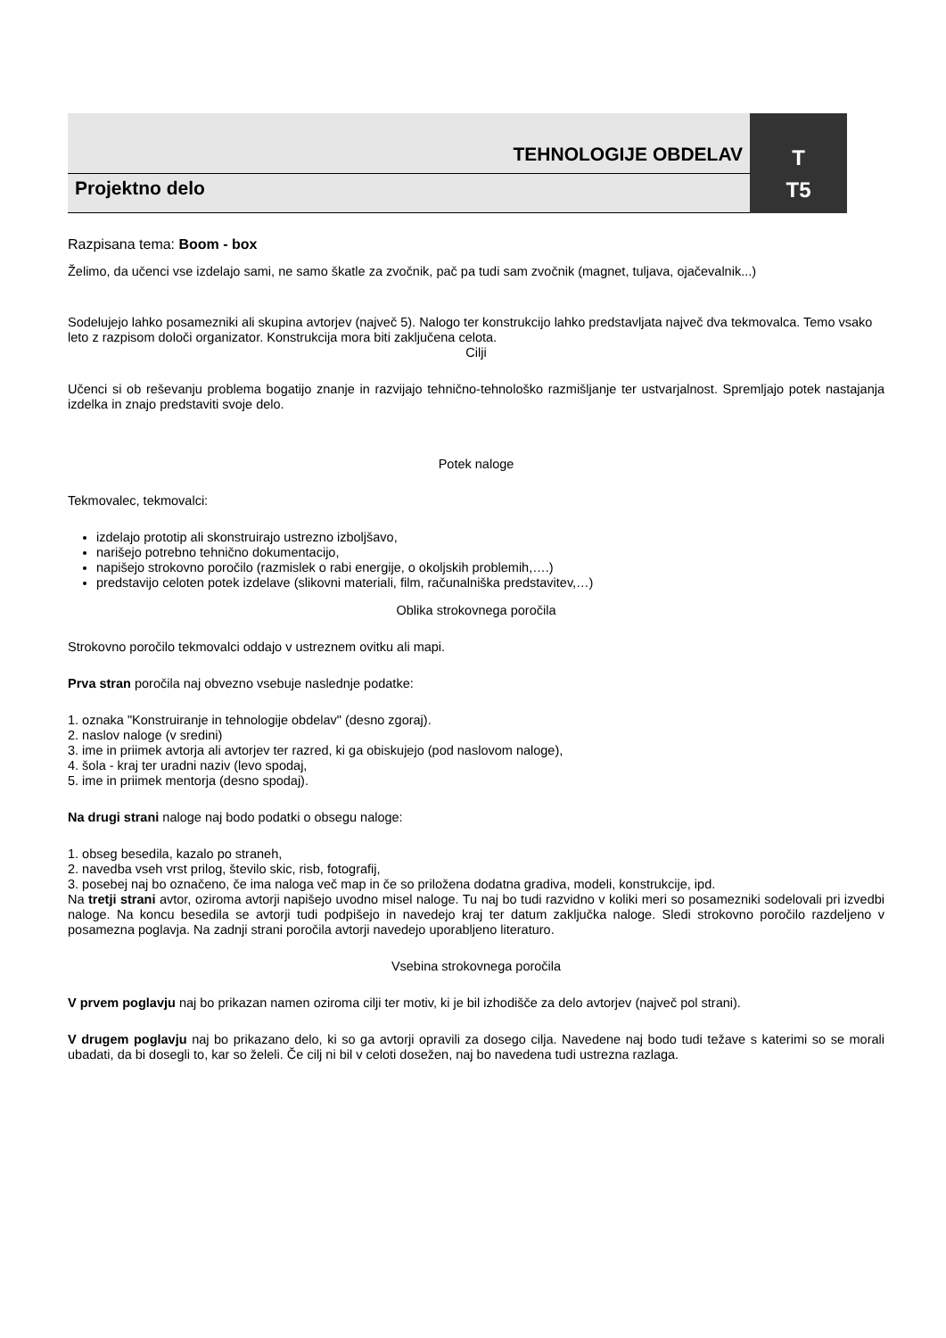TEHNOLOGIJE OBDELAV T
Projektno delo T5
Razpisana tema: Boom - box
Želimo, da učenci vse izdelajo sami, ne samo škatle za zvočnik, pač pa tudi sam zvočnik (magnet, tuljava, ojačevalnik...)
Sodelujejo lahko posamezniki ali skupina avtorjev (največ 5). Nalogo ter konstrukcijo lahko predstavljata največ dva tekmovalca. Temo vsako leto z razpisom določi organizator. Konstrukcija mora biti zaključena celota.
Cilji
Učenci si ob reševanju problema bogatijo znanje in razvijajo tehnično-tehnološko razmišljanje ter ustvarjalnost. Spremljajo potek nastajanja izdelka in znajo predstaviti svoje delo.
Potek naloge
Tekmovalec, tekmovalci:
izdelajo prototip ali skonstruirajo ustrezno izboljšavo,
narišejo potrebno tehnično dokumentacijo,
napišejo strokovno poročilo (razmislek o rabi energije, o okoljskih problemih,….)
predstavijo celoten potek izdelave (slikovni materiali, film, računalniška predstavitev,…)
Oblika strokovnega poročila
Strokovno poročilo tekmovalci oddajo v ustreznem ovitku ali mapi.
Prva stran poročila naj obvezno vsebuje naslednje podatke:
1. oznaka "Konstruiranje in tehnologije obdelav" (desno zgoraj).
2. naslov naloge (v sredini)
3. ime in priimek avtorja ali avtorjev ter razred, ki ga obiskujejo (pod naslovom naloge),
4. šola - kraj ter uradni naziv (levo spodaj,
5. ime in priimek mentorja (desno spodaj).
Na drugi strani naloge naj bodo podatki o obsegu naloge:
1. obseg besedila, kazalo po straneh,
2. navedba vseh vrst prilog, število skic, risb, fotografij,
3. posebej naj bo označeno, če ima naloga več map in če so priložena dodatna gradiva, modeli, konstrukcije, ipd.
Na tretji strani avtor, oziroma avtorji napišejo uvodno misel naloge. Tu naj bo tudi razvidno v koliki meri so posamezniki sodelovali pri izvedbi naloge. Na koncu besedila se avtorji tudi podpišejo in navedejo kraj ter datum zaključka naloge. Sledi strokovno poročilo razdeljeno v posamezna poglavja. Na zadnji strani poročila avtorji navedejo uporabljeno literaturo.
Vsebina strokovnega poročila
V prvem poglavju naj bo prikazan namen oziroma cilji ter motiv, ki je bil izhodišče za delo avtorjev (največ pol strani).
V drugem poglavju naj bo prikazano delo, ki so ga avtorji opravili za dosego cilja. Navedene naj bodo tudi težave s katerimi so se morali ubadati, da bi dosegli to, kar so želeli. Če cilj ni bil v celoti dosežen, naj bo navedena tudi ustrezna razlaga.